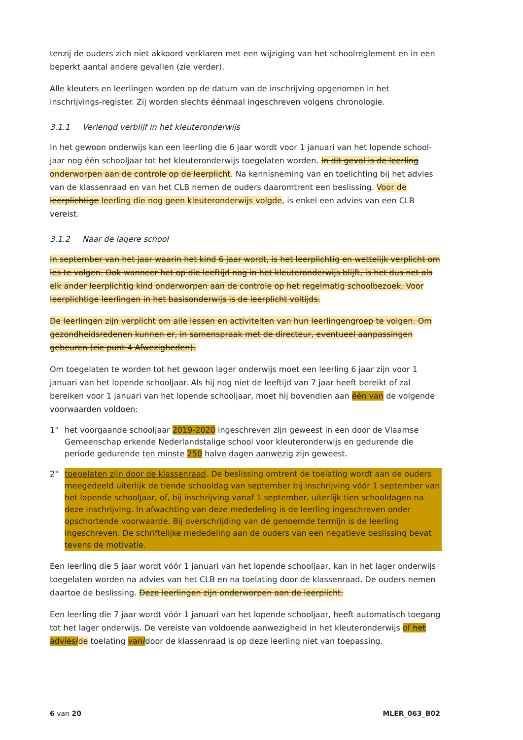tenzij de ouders zich niet akkoord verklaren met een wijziging van het schoolreglement en in een beperkt aantal andere gevallen (zie verder).
Alle kleuters en leerlingen worden op de datum van de inschrijving opgenomen in het inschrijvings-register. Zij worden slechts éénmaal ingeschreven volgens chronologie.
3.1.1 Verlengd verblijf in het kleuteronderwijs
In het gewoon onderwijs kan een leerling die 6 jaar wordt voor 1 januari van het lopende school-jaar nog één schooljaar tot het kleuteronderwijs toegelaten worden. In dit geval is de leerling onderworpen aan de controle op de leerplicht. Na kennisneming van en toelichting bij het advies van de klassenraad en van het CLB nemen de ouders daaromtrent een beslissing. Voor de leerplichtige leerling die nog geen kleuteronderwijs volgde, is enkel een advies van een CLB vereist.
3.1.2 Naar de lagere school
In september van het jaar waarin het kind 6 jaar wordt, is het leerplichtig en wettelijk verplicht om les te volgen. Ook wanneer het op die leeftijd nog in het kleuteronderwijs blijft, is het dus net als elk ander leerplichtig kind onderworpen aan de controle op het regelmatig schoolbezoek. Voor leerplichtige leerlingen in het basisonderwijs is de leerplicht voltijds.
De leerlingen zijn verplicht om alle lessen en activiteiten van hun leerlingengroep te volgen. Om gezondheidsredenen kunnen er, in samenspraak met de directeur, eventueel aanpassingen gebeuren (zie punt 4 Afwezigheden).
Om toegelaten te worden tot het gewoon lager onderwijs moet een leerling 6 jaar zijn voor 1 januari van het lopende schooljaar. Als hij nog niet de leeftijd van 7 jaar heeft bereikt of zal bereiken voor 1 januari van het lopende schooljaar, moet hij bovendien aan één van de volgende voorwaarden voldoen:
1° het voorgaande schooljaar 2019-2020 ingeschreven zijn geweest in een door de Vlaamse Gemeenschap erkende Nederlandstalige school voor kleuteronderwijs en gedurende die periode gedurende ten minste 250 halve dagen aanwezig zijn geweest.
2° toegelaten zijn door de klassenraad. De beslissing omtrent de toelating wordt aan de ouders meegedeeld uiterlijk de tiende schooldag van september bij inschrijving vóór 1 september van het lopende schooljaar, of, bij inschrijving vanaf 1 september, uiterlijk tien schooldagen na deze inschrijving. In afwachting van deze mededeling is de leerling ingeschreven onder opschortende voorwaarde. Bij overschrijding van de genoemde termijn is de leerling ingeschreven. De schriftelijke mededeling aan de ouders van een negatieve beslissing bevat tevens de motivatie.
Een leerling die 5 jaar wordt vóór 1 januari van het lopende schooljaar, kan in het lager onderwijs toegelaten worden na advies van het CLB en na toelating door de klassenraad. De ouders nemen daartoe de beslissing. Deze leerlingen zijn onderworpen aan de leerplicht.
Een leerling die 7 jaar wordt vóór 1 januari van het lopende schooljaar, heeft automatisch toegang tot het lager onderwijs. De vereiste van voldoende aanwezigheid in het kleuteronderwijs of het advies/de toelating van/door de klassenraad is op deze leerling niet van toepassing.
6 van 20 MLER_063_B02